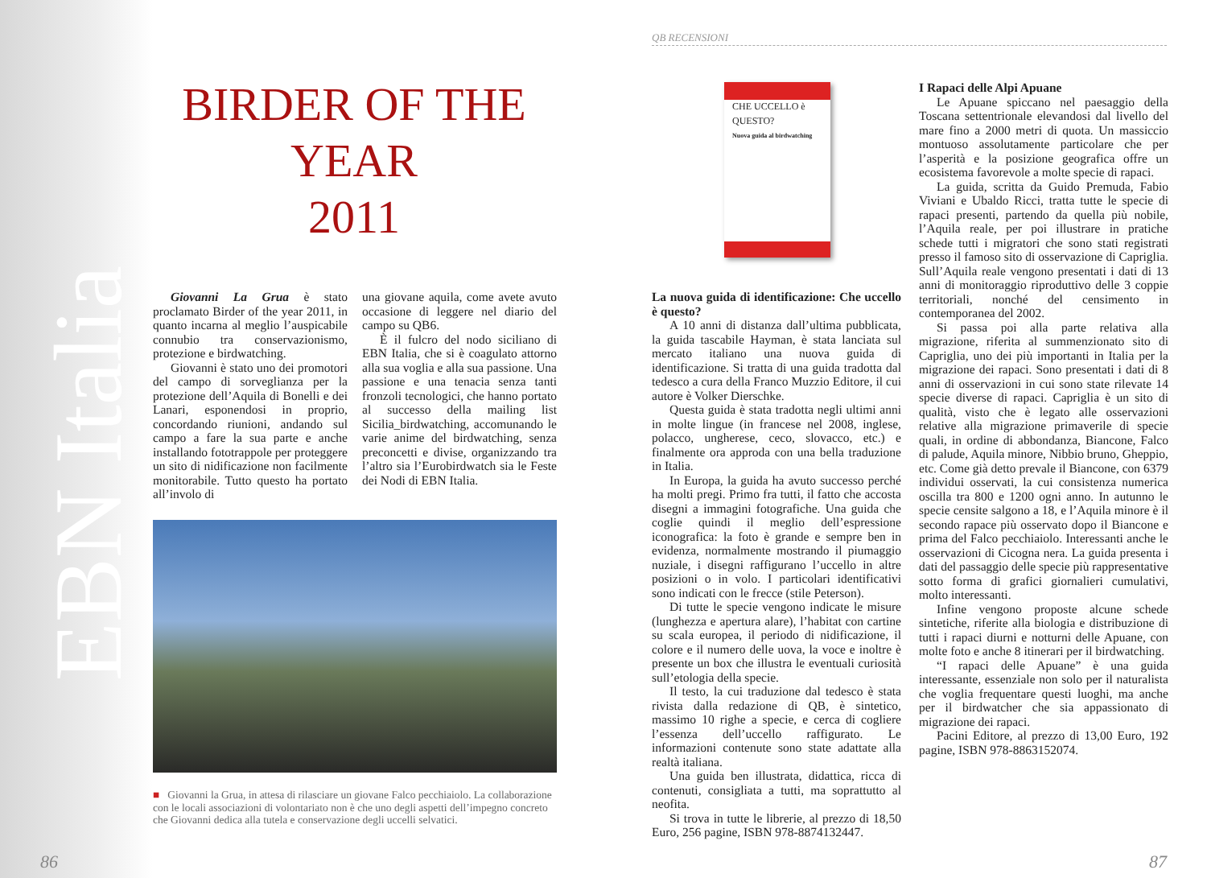EBN Italia
BIRDER OF THE YEAR
2011
Giovanni La Grua è stato proclamato Birder of the year 2011, in quanto incarna al meglio l’auspicabile connubio tra conservazionismo, protezione e birdwatching.
Giovanni è stato uno dei promotori del campo di sorveglianza per la protezione dell’Aquila di Bonelli e dei Lanari, esponendosi in proprio, concordando riunioni, andando sul campo a fare la sua parte e anche installando fototrappole per proteggere un sito di nidificazione non facilmente monitorabile. Tutto questo ha portato all’involo di
una giovane aquila, come avete avuto occasione di leggere nel diario del campo su QB6.
È il fulcro del nodo siciliano di EBN Italia, che si è coagulato attorno alla sua voglia e alla sua passione. Una passione e una tenacia senza tanti fronzoli tecnologici, che hanno portato al successo della mailing list Sicilia_birdwatching, accomunando le varie anime del birdwatching, senza preconcetti e divise, organizzando tra l’altro sia l’Eurobirdwatch sia le Feste dei Nodi di EBN Italia.
■ Giovanni la Grua, in attesa di rilasciare un giovane Falco pecchiaiolo. La collaborazione con le locali associazioni di volontariato non è che uno degli aspetti dell’impegno concreto che Giovanni dedica alla tutela e conservazione degli uccelli selvatici.
86
QB RECENSIONI
CHE UCCELLO è QUESTO?
Nuova guida al birdwatching
La nuova guida di identificazione: Che uccello è questo?
A 10 anni di distanza dall’ultima pubblicata, la guida tascabile Hayman, è stata lanciata sul mercato italiano una nuova guida di identificazione. Si tratta di una guida tradotta dal tedesco a cura della Franco Muzzio Editore, il cui autore è Volker Dierschke.
Questa guida è stata tradotta negli ultimi anni in molte lingue (in francese nel 2008, inglese, polacco, ungherese, ceco, slovacco, etc.) e finalmente ora approda con una bella traduzione in Italia.
In Europa, la guida ha avuto successo perché ha molti pregi. Primo fra tutti, il fatto che accosta disegni a immagini fotografiche. Una guida che coglie quindi il meglio dell’espressione iconografica: la foto è grande e sempre ben in evidenza, normalmente mostrando il piumaggio nuziale, i disegni raffigurano l’uccello in altre posizioni o in volo. I particolari identificativi sono indicati con le frecce (stile Peterson).
Di tutte le specie vengono indicate le misure (lunghezza e apertura alare), l’habitat con cartine su scala europea, il periodo di nidificazione, il colore e il numero delle uova, la voce e inoltre è presente un box che illustra le eventuali curiosità sull’etologia della specie.
Il testo, la cui traduzione dal tedesco è stata rivista dalla redazione di QB, è sintetico, massimo 10 righe a specie, e cerca di cogliere l’essenza dell’uccello raffigurato. Le informazioni contenute sono state adattate alla realtà italiana.
Una guida ben illustrata, didattica, ricca di contenuti, consigliata a tutti, ma soprattutto al neofita.
Si trova in tutte le librerie, al prezzo di 18,50 Euro, 256 pagine, ISBN 978-8874132447.
I Rapaci delle Alpi Apuane
Le Apuane spiccano nel paesaggio della Toscana settentrionale elevandosi dal livello del mare fino a 2000 metri di quota. Un massiccio montuoso assolutamente particolare che per l’asperità e la posizione geografica offre un ecosistema favorevole a molte specie di rapaci.
La guida, scritta da Guido Premuda, Fabio Viviani e Ubaldo Ricci, tratta tutte le specie di rapaci presenti, partendo da quella più nobile, l’Aquila reale, per poi illustrare in pratiche schede tutti i migratori che sono stati registrati presso il famoso sito di osservazione di Capriglia. Sull’Aquila reale vengono presentati i dati di 13 anni di monitoraggio riproduttivo delle 3 coppie territoriali, nonché del censimento in contemporanea del 2002.
Si passa poi alla parte relativa alla migrazione, riferita al summenzionato sito di Capriglia, uno dei più importanti in Italia per la migrazione dei rapaci. Sono presentati i dati di 8 anni di osservazioni in cui sono state rilevate 14 specie diverse di rapaci. Capriglia è un sito di qualità, visto che è legato alle osservazioni relative alla migrazione primaverile di specie quali, in ordine di abbondanza, Biancone, Falco di palude, Aquila minore, Nibbio bruno, Gheppio, etc. Come già detto prevale il Biancone, con 6379 individui osservati, la cui consistenza numerica oscilla tra 800 e 1200 ogni anno. In autunno le specie censite salgono a 18, e l’Aquila minore è il secondo rapace più osservato dopo il Biancone e prima del Falco pecchiaiolo. Interessanti anche le osservazioni di Cicogna nera. La guida presenta i dati del passaggio delle specie più rappresentative sotto forma di grafici giornalieri cumulativi, molto interessanti.
Infine vengono proposte alcune schede sintetiche, riferite alla biologia e distribuzione di tutti i rapaci diurni e notturni delle Apuane, con molte foto e anche 8 itinerari per il birdwatching.
“I rapaci delle Apuane” è una guida interessante, essenziale non solo per il naturalista che voglia frequentare questi luoghi, ma anche per il birdwatcher che sia appassionato di migrazione dei rapaci.
Pacini Editore, al prezzo di 13,00 Euro, 192 pagine, ISBN 978-8863152074.
87